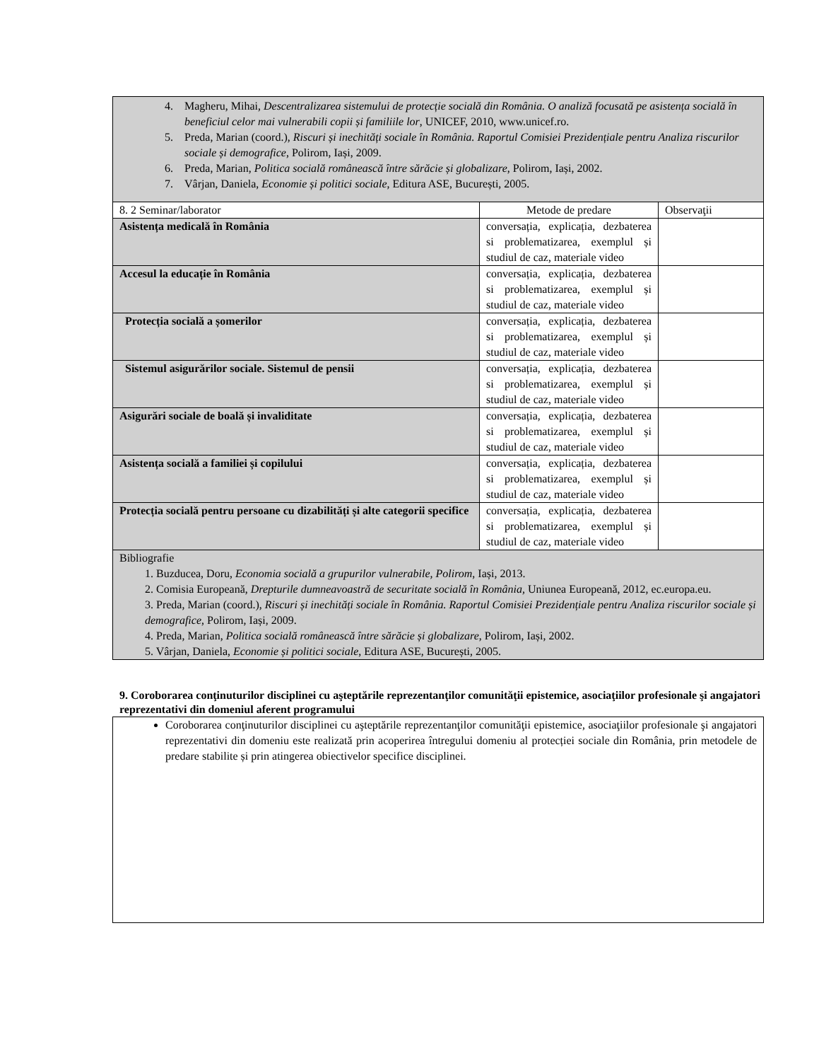| 4. Magheru, Mihai, Descentralizarea sistemului de protecție socială din România. O analiză focusată pe asistența socială în beneficiul celor mai vulnerabili copii și familiile lor , UNICEF, 2010, www.unicef.ro. 5. Preda, Marian (coord.), Riscuri și inechități sociale în România. Raportul Comisiei Prezidențiale pentru Analiza riscurilor sociale și demografice , Polirom, Iași, 2009. 6. Preda, Marian, Politica socială românească între sărăcie și globalizare , Polirom, Iași, 2002. 7. Vârjan, Daniela, Economie și politici sociale , Editura ASE, București, 2005. | | |
| 8. 2 Seminar/laborator | Metode de predare | Observaţii |
| Asistența medicală în România | conversația, explicația, dezbaterea si problematizarea, exemplul și studiul de caz, materiale video | |
| Accesul la educație în România | conversația, explicația, dezbaterea si problematizarea, exemplul și studiul de caz, materiale video | |
| Protecția socială a șomerilor | conversația, explicația, dezbaterea si problematizarea, exemplul și studiul de caz, materiale video | |
| Sistemul asigurărilor sociale. Sistemul de pensii | conversația, explicația, dezbaterea si problematizarea, exemplul și studiul de caz, materiale video | |
| Asigurări sociale de boală și invaliditate | conversația, explicația, dezbaterea si problematizarea, exemplul și studiul de caz, materiale video | |
| Asistența socială a familiei și copilului | conversația, explicația, dezbaterea si problematizarea, exemplul și studiul de caz, materiale video | |
| Protecția socială pentru persoane cu dizabilități și alte categorii specifice | conversația, explicația, dezbaterea si problematizarea, exemplul și studiul de caz, materiale video | |
| Bibliografie 1. Buzducea, Doru, Economia socială a grupurilor vulnerabile, Polirom , Iași, 2013. 2. Comisia Europeană, Drepturile dumneavoastră de securitate socială în România, Uniunea Europeană, 2012, ec.europa.eu. 3. Preda, Marian (coord.), Riscuri și inechități sociale în România. Raportul Comisiei Prezidențiale pentru Analiza riscurilor sociale și demografice , Polirom, Iași, 2009. 4. Preda, Marian, Politica socială românească între sărăcie și globalizare , Polirom, Iași, 2002. 5. Vârjan, Daniela, Economie și politici sociale , Editura ASE, București, 2005. | | |
9. Coroborarea conţinuturilor disciplinei cu aşteptările reprezentanţilor comunităţii epistemice, asociaţiilor profesionale şi angajatori reprezentativi din domeniul aferent programului
Coroborarea conţinuturilor disciplinei cu aşteptările reprezentanţilor comunităţii epistemice, asociaţiilor profesionale şi angajatori reprezentativi din domeniu este realizată prin acoperirea întregului domeniu al protecției sociale din România, prin metodele de predare stabilite și prin atingerea obiectivelor specifice disciplinei.